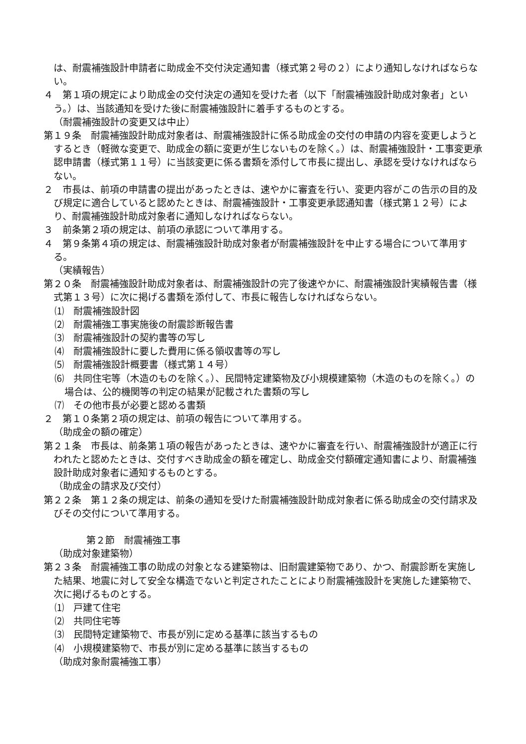は、耐震補強設計申請者に助成金不交付決定通知書（様式第２号の２）により通知しなければならない。
４　第１項の規定により助成金の交付決定の通知を受けた者（以下「耐震補強設計助成対象者」という。）は、当該通知を受けた後に耐震補強設計に着手するものとする。
（耐震補強設計の変更又は中止）
第１９条　耐震補強設計助成対象者は、耐震補強設計に係る助成金の交付の申請の内容を変更しようとするとき（軽微な変更で、助成金の額に変更が生じないものを除く。）は、耐震補強設計・工事変更承認申請書（様式第１１号）に当該変更に係る書類を添付して市長に提出し、承認を受けなければならない。
２　市長は、前項の申請書の提出があったときは、速やかに審査を行い、変更内容がこの告示の目的及び規定に適合していると認めたときは、耐震補強設計・工事変更承認通知書（様式第１２号）により、耐震補強設計助成対象者に通知しなければならない。
３　前条第２項の規定は、前項の承認について準用する。
４　第９条第４項の規定は、耐震補強設計助成対象者が耐震補強設計を中止する場合について準用する。
（実績報告）
第２０条　耐震補強設計助成対象者は、耐震補強設計の完了後速やかに、耐震補強設計実績報告書（様式第１３号）に次に掲げる書類を添付して、市長に報告しなければならない。
⑴　耐震補強設計図
⑵　耐震補強工事実施後の耐震診断報告書
⑶　耐震補強設計の契約書等の写し
⑷　耐震補強設計に要した費用に係る領収書等の写し
⑸　耐震補強設計概要書（様式第１４号）
⑹　共同住宅等（木造のものを除く。）、民間特定建築物及び小規模建築物（木造のものを除く。）の場合は、公的機関等の判定の結果が記載された書類の写し
⑺　その他市長が必要と認める書類
２　第１０条第２項の規定は、前項の報告について準用する。
（助成金の額の確定）
第２１条　市長は、前条第１項の報告があったときは、速やかに審査を行い、耐震補強設計が適正に行われたと認めたときは、交付すべき助成金の額を確定し、助成金交付額確定通知書により、耐震補強設計助成対象者に通知するものとする。
（助成金の請求及び交付）
第２２条　第１２条の規定は、前条の通知を受けた耐震補強設計助成対象者に係る助成金の交付請求及びその交付について準用する。
第２節　耐震補強工事
（助成対象建築物）
第２３条　耐震補強工事の助成の対象となる建築物は、旧耐震建築物であり、かつ、耐震診断を実施した結果、地震に対して安全な構造でないと判定されたことにより耐震補強設計を実施した建築物で、次に掲げるものとする。
⑴　戸建て住宅
⑵　共同住宅等
⑶　民間特定建築物で、市長が別に定める基準に該当するもの
⑷　小規模建築物で、市長が別に定める基準に該当するもの
（助成対象耐震補強工事）